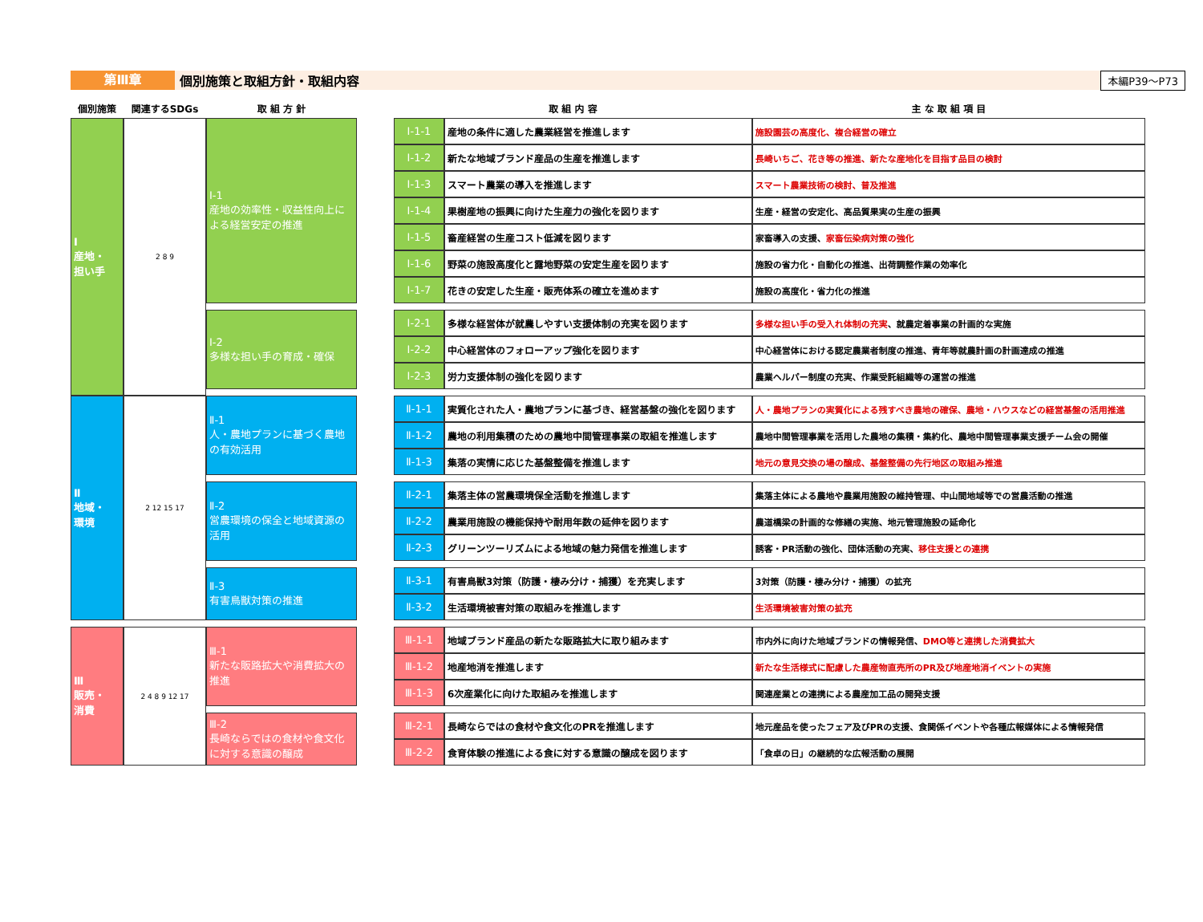第Ⅲ章
個別施策と取組方針・取組内容
本編P39～P73
| 個別施策 | 関連するSDGs | 取 組 方 針 | | 取 組 内 容 | | 主 な 取 組 項 目 |
| --- | --- | --- | --- | --- | --- | --- |
| Ⅰ 産地・ 担い手 | 2 8 9 | Ⅰ-1 産地の効率性・収益性向上による経営安定の推進 | | Ⅰ-1-1 | 産地の条件に適した農業経営を推進します | 施設園芸の高度化、複合経営の確立 |
| | | | | Ⅰ-1-2 | 新たな地域ブランド産品の生産を推進します | 長崎いちご、花き等の推進、新たな産地化を目指す品目の検討 |
| | | | | Ⅰ-1-3 | スマート農業の導入を推進します | スマート農業技術の検討、普及推進 |
| | | | | Ⅰ-1-4 | 果樹産地の振興に向けた生産力の強化を図ります | 生産・経営の安定化、高品質果実の生産の振興 |
| | | | | Ⅰ-1-5 | 畜産経営の生産コスト低減を図ります | 家畜導入の支援、 家畜伝染病対策の強化 |
| | | | | Ⅰ-1-6 | 野菜の施設高度化と露地野菜の安定生産を図ります | 施設の省力化・自動化の推進、出荷調整作業の効率化 |
| | | | | Ⅰ-1-7 | 花きの安定した生産・販売体系の確立を進めます | 施設の高度化・省力化の推進 |
| | | Ⅰ-2 多様な担い手の育成・確保 | | Ⅰ-2-1 | 多様な経営体が就農しやすい支援体制の充実を図ります | 多様な担い手の受入れ体制の充実 、就農定着事業の計画的な実施 |
| | | | | Ⅰ-2-2 | 中心経営体のフォローアップ強化を図ります | 中心経営体における認定農業者制度の推進、青年等就農計画の計画達成の推進 |
| | | | | Ⅰ-2-3 | 労力支援体制の強化を図ります | 農業ヘルパー制度の充実、作業受託組織等の運営の推進 |
| Ⅱ 地域・ 環境 | 2 12 15 17 | Ⅱ-1 人・農地プランに基づく農地の有効活用 | | Ⅱ-1-1 | 実質化された人・農地プランに基づき、経営基盤の強化を図ります | 人・農地プランの実質化による残すべき農地の確保、農地・ハウスなどの経営基盤の活用推進 |
| | | | | Ⅱ-1-2 | 農地の利用集積のための農地中間管理事業の取組を推進します | 農地中間管理事業を活用した農地の集積・集約化、農地中間管理事業支援チーム会の開催 |
| | | | | Ⅱ-1-3 | 集落の実情に応じた基盤整備を推進します | 地元の意見交換の場の醸成、基盤整備の先行地区の取組み推進 |
| | | Ⅱ-2 営農環境の保全と地域資源の活用 | | Ⅱ-2-1 | 集落主体の営農環境保全活動を推進します | 集落主体による農地や農業用施設の維持管理、中山間地域等での営農活動の推進 |
| | | | | Ⅱ-2-2 | 農業用施設の機能保持や耐用年数の延伸を図ります | 農道橋梁の計画的な修繕の実施、地元管理施設の延命化 |
| | | | | Ⅱ-2-3 | グリーンツーリズムによる地域の魅力発信を推進します | 誘客・PR活動の強化、団体活動の充実、 移住支援との連携 |
| | | Ⅱ-3 有害鳥獣対策の推進 | | Ⅱ-3-1 | 有害鳥獣3対策（防護・棲み分け・捕獲）を充実します | 3対策（防護・棲み分け・捕獲）の拡充 |
| | | | | Ⅱ-3-2 | 生活環境被害対策の取組みを推進します | 生活環境被害対策の拡充 |
| Ⅲ 販売・ 消費 | 2 4 8 9 12 17 | Ⅲ-1 新たな販路拡大や消費拡大の推進 | | Ⅲ-1-1 | 地域ブランド産品の新たな販路拡大に取り組みます | 市内外に向けた地域ブランドの情報発信、 DMO等と連携した消費拡大 |
| | | | | Ⅲ-1-2 | 地産地消を推進します | 新たな生活様式に配慮した農産物直売所のPR及び地産地消イベントの実施 |
| | | | | Ⅲ-1-3 | 6次産業化に向けた取組みを推進します | 関連産業との連携による農産加工品の開発支援 |
| | | Ⅲ-2 長崎ならではの食材や食文化に対する意識の醸成 | | Ⅲ-2-1 | 長崎ならではの食材や食文化のPRを推進します | 地元産品を使ったフェア及びPRの支援、食関係イベントや各種広報媒体による情報発信 |
| | | | | Ⅲ-2-2 | 食育体験の推進による食に対する意識の醸成を図ります | 「食卓の日」の継続的な広報活動の展開 |